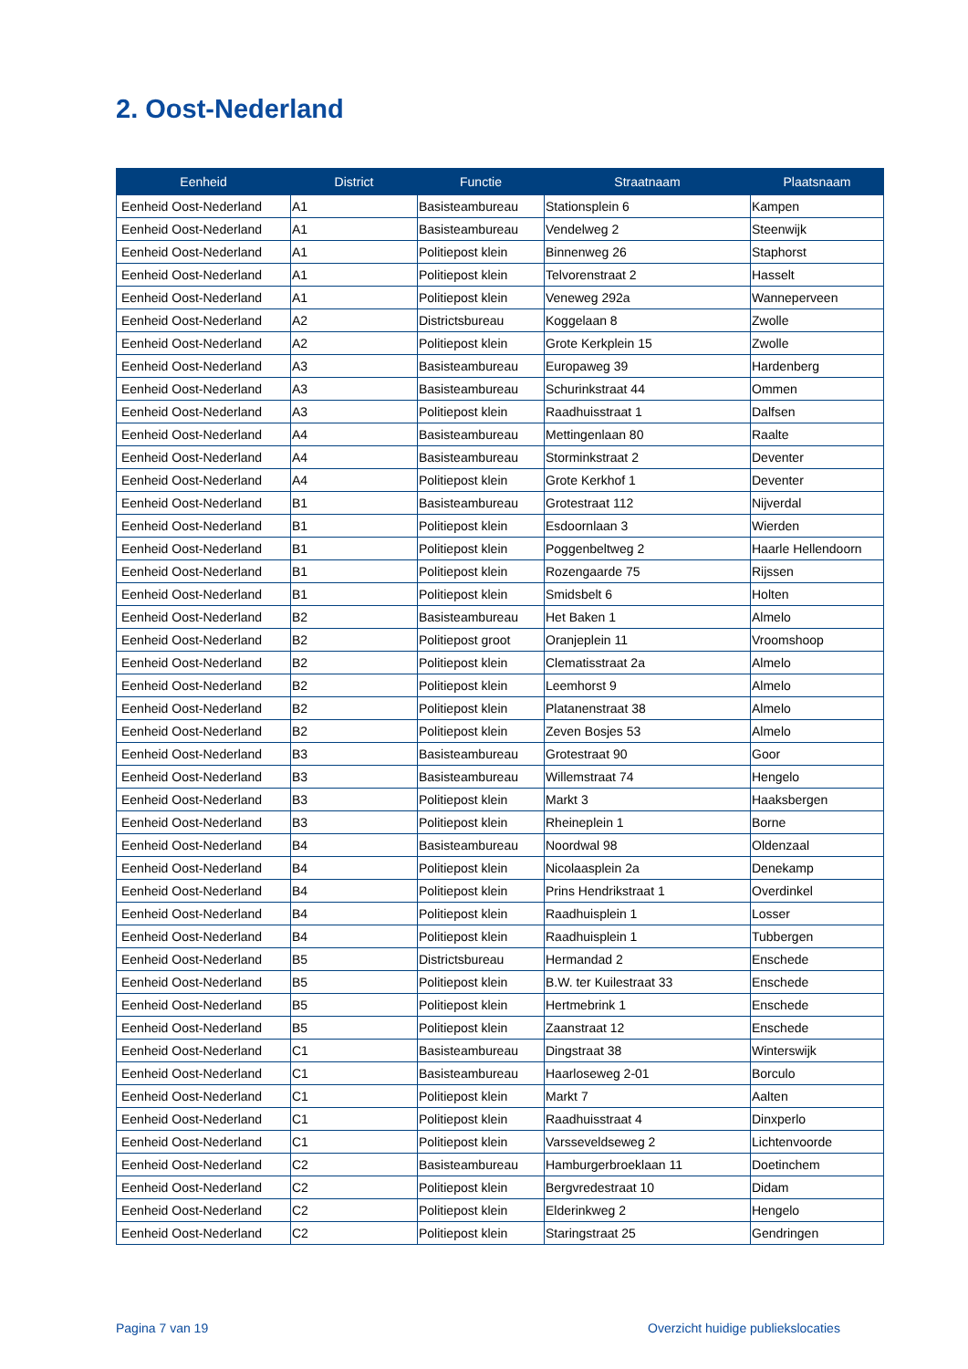2. Oost-Nederland
| Eenheid | District | Functie | Straatnaam | Plaatsnaam |
| --- | --- | --- | --- | --- |
| Eenheid Oost-Nederland | A1 | Basisteambureau | Stationsplein 6 | Kampen |
| Eenheid Oost-Nederland | A1 | Basisteambureau | Vendelweg 2 | Steenwijk |
| Eenheid Oost-Nederland | A1 | Politiepost klein | Binnenweg 26 | Staphorst |
| Eenheid Oost-Nederland | A1 | Politiepost klein | Telvorenstraat 2 | Hasselt |
| Eenheid Oost-Nederland | A1 | Politiepost klein | Veneweg 292a | Wanneperveen |
| Eenheid Oost-Nederland | A2 | Districtsbureau | Koggelaan 8 | Zwolle |
| Eenheid Oost-Nederland | A2 | Politiepost klein | Grote Kerkplein 15 | Zwolle |
| Eenheid Oost-Nederland | A3 | Basisteambureau | Europaweg 39 | Hardenberg |
| Eenheid Oost-Nederland | A3 | Basisteambureau | Schurinkstraat 44 | Ommen |
| Eenheid Oost-Nederland | A3 | Politiepost klein | Raadhuisstraat 1 | Dalfsen |
| Eenheid Oost-Nederland | A4 | Basisteambureau | Mettingenlaan 80 | Raalte |
| Eenheid Oost-Nederland | A4 | Basisteambureau | Storminkstraat 2 | Deventer |
| Eenheid Oost-Nederland | A4 | Politiepost klein | Grote Kerkhof 1 | Deventer |
| Eenheid Oost-Nederland | B1 | Basisteambureau | Grotestraat 112 | Nijverdal |
| Eenheid Oost-Nederland | B1 | Politiepost klein | Esdoornlaan 3 | Wierden |
| Eenheid Oost-Nederland | B1 | Politiepost klein | Poggenbeltweg 2 | Haarle Hellendoorn |
| Eenheid Oost-Nederland | B1 | Politiepost klein | Rozengaarde 75 | Rijssen |
| Eenheid Oost-Nederland | B1 | Politiepost klein | Smidsbelt 6 | Holten |
| Eenheid Oost-Nederland | B2 | Basisteambureau | Het Baken 1 | Almelo |
| Eenheid Oost-Nederland | B2 | Politiepost groot | Oranjeplein 11 | Vroomshoop |
| Eenheid Oost-Nederland | B2 | Politiepost klein | Clematisstraat 2a | Almelo |
| Eenheid Oost-Nederland | B2 | Politiepost klein | Leemhorst 9 | Almelo |
| Eenheid Oost-Nederland | B2 | Politiepost klein | Platanenstraat 38 | Almelo |
| Eenheid Oost-Nederland | B2 | Politiepost klein | Zeven Bosjes 53 | Almelo |
| Eenheid Oost-Nederland | B3 | Basisteambureau | Grotestraat 90 | Goor |
| Eenheid Oost-Nederland | B3 | Basisteambureau | Willemstraat 74 | Hengelo |
| Eenheid Oost-Nederland | B3 | Politiepost klein | Markt 3 | Haaksbergen |
| Eenheid Oost-Nederland | B3 | Politiepost klein | Rheineplein 1 | Borne |
| Eenheid Oost-Nederland | B4 | Basisteambureau | Noordwal 98 | Oldenzaal |
| Eenheid Oost-Nederland | B4 | Politiepost klein | Nicolaasplein 2a | Denekamp |
| Eenheid Oost-Nederland | B4 | Politiepost klein | Prins Hendrikstraat 1 | Overdinkel |
| Eenheid Oost-Nederland | B4 | Politiepost klein | Raadhuisplein 1 | Losser |
| Eenheid Oost-Nederland | B4 | Politiepost klein | Raadhuisplein 1 | Tubbergen |
| Eenheid Oost-Nederland | B5 | Districtsbureau | Hermandad 2 | Enschede |
| Eenheid Oost-Nederland | B5 | Politiepost klein | B.W. ter Kuilestraat 33 | Enschede |
| Eenheid Oost-Nederland | B5 | Politiepost klein | Hertmebrink 1 | Enschede |
| Eenheid Oost-Nederland | B5 | Politiepost klein | Zaanstraat 12 | Enschede |
| Eenheid Oost-Nederland | C1 | Basisteambureau | Dingstraat 38 | Winterswijk |
| Eenheid Oost-Nederland | C1 | Basisteambureau | Haarloseweg 2-01 | Borculo |
| Eenheid Oost-Nederland | C1 | Politiepost klein | Markt 7 | Aalten |
| Eenheid Oost-Nederland | C1 | Politiepost klein | Raadhuisstraat 4 | Dinxperlo |
| Eenheid Oost-Nederland | C1 | Politiepost klein | Varsseveldseweg 2 | Lichtenvoorde |
| Eenheid Oost-Nederland | C2 | Basisteambureau | Hamburgerbroeklaan 11 | Doetinchem |
| Eenheid Oost-Nederland | C2 | Politiepost klein | Bergvredestraat 10 | Didam |
| Eenheid Oost-Nederland | C2 | Politiepost klein | Elderinkweg 2 | Hengelo |
| Eenheid Oost-Nederland | C2 | Politiepost klein | Staringstraat 25 | Gendringen |
Pagina 7 van 19
Overzicht huidige publiekslocaties